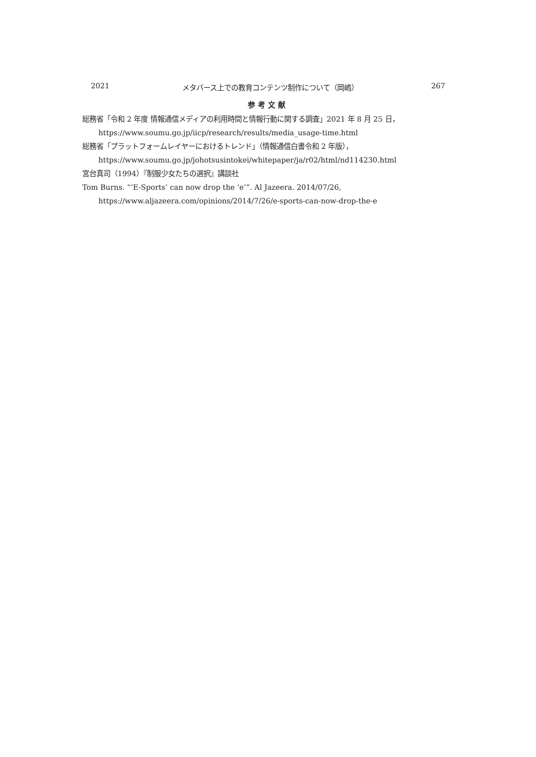2021 メタバース上での教育コンテンツ制作について（岡嶋） 267
参考文献
総務省「令和 2 年度 情報通信メディアの利用時間と情報行動に関する調査」2021 年 8 月 25 日，https://www.soumu.go.jp/iicp/research/results/media_usage-time.html
総務省「プラットフォームレイヤーにおけるトレンド」（情報通信白書令和 2 年版），https://www.soumu.go.jp/johotsusintokei/whitepaper/ja/r02/html/nd114230.html
宮台真司（1994）『制服少女たちの選択』講談社
Tom Burns. “‘E-Sports’ can now drop the ‘e’”. Al Jazeera. 2014/07/26, https://www.aljazeera.com/opinions/2014/7/26/e-sports-can-now-drop-the-e